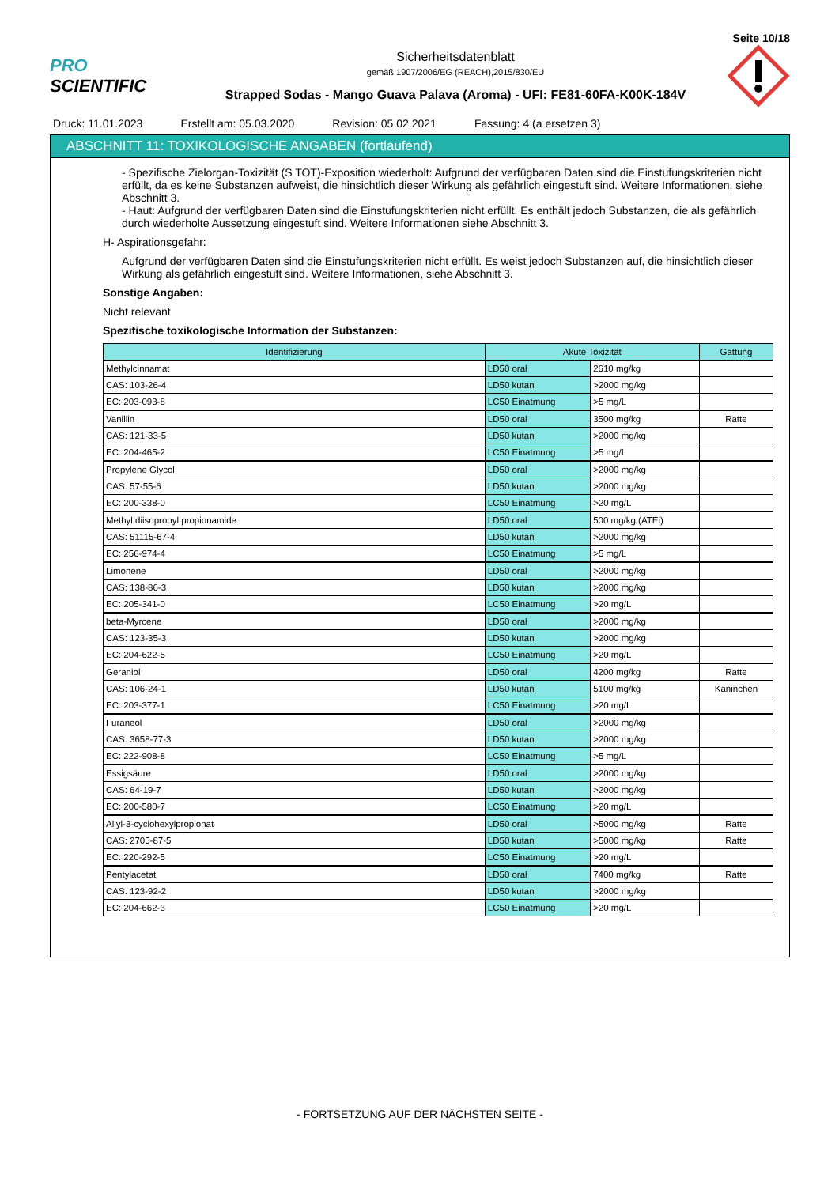Seite 10/18
PRO SCIENTIFIC
Sicherheitsdatenblatt
gemäß 1907/2006/EG (REACH),2015/830/EU
Strapped Sodas - Mango Guava Palava (Aroma) - UFI: FE81-60FA-K00K-184V
Druck: 11.01.2023 Erstellt am: 05.03.2020 Revision: 05.02.2021 Fassung: 4 (a ersetzen 3)
ABSCHNITT 11: TOXIKOLOGISCHE ANGABEN (fortlaufend)
- Spezifische Zielorgan-Toxizität (S TOT)-Exposition wiederholt: Aufgrund der verfügbaren Daten sind die Einstufungskriterien nicht erfüllt, da es keine Substanzen aufweist, die hinsichtlich dieser Wirkung als gefährlich eingestuft sind. Weitere Informationen, siehe Abschnitt 3.
- Haut: Aufgrund der verfügbaren Daten sind die Einstufungskriterien nicht erfüllt. Es enthält jedoch Substanzen, die als gefährlich durch wiederholte Aussetzung eingestuft sind. Weitere Informationen siehe Abschnitt 3.
H- Aspirationsgefahr:
Aufgrund der verfügbaren Daten sind die Einstufungskriterien nicht erfüllt. Es weist jedoch Substanzen auf, die hinsichtlich dieser Wirkung als gefährlich eingestuft sind. Weitere Informationen, siehe Abschnitt 3.
Sonstige Angaben:
Nicht relevant
Spezifische toxikologische Information der Substanzen:
| Identifizierung | Akute Toxizität | | Gattung |
| --- | --- | --- | --- |
| Methylcinnamat | LD50 oral | 2610 mg/kg | |
| CAS: 103-26-4 | LD50 kutan | >2000 mg/kg | |
| EC: 203-093-8 | LC50 Einatmung | >5 mg/L | |
| Vanillin | LD50 oral | 3500 mg/kg | Ratte |
| CAS: 121-33-5 | LD50 kutan | >2000 mg/kg | |
| EC: 204-465-2 | LC50 Einatmung | >5 mg/L | |
| Propylene Glycol | LD50 oral | >2000 mg/kg | |
| CAS: 57-55-6 | LD50 kutan | >2000 mg/kg | |
| EC: 200-338-0 | LC50 Einatmung | >20 mg/L | |
| Methyl diisopropyl propionamide | LD50 oral | 500 mg/kg (ATEi) | |
| CAS: 51115-67-4 | LD50 kutan | >2000 mg/kg | |
| EC: 256-974-4 | LC50 Einatmung | >5 mg/L | |
| Limonene | LD50 oral | >2000 mg/kg | |
| CAS: 138-86-3 | LD50 kutan | >2000 mg/kg | |
| EC: 205-341-0 | LC50 Einatmung | >20 mg/L | |
| beta-Myrcene | LD50 oral | >2000 mg/kg | |
| CAS: 123-35-3 | LD50 kutan | >2000 mg/kg | |
| EC: 204-622-5 | LC50 Einatmung | >20 mg/L | |
| Geraniol | LD50 oral | 4200 mg/kg | Ratte |
| CAS: 106-24-1 | LD50 kutan | 5100 mg/kg | Kaninchen |
| EC: 203-377-1 | LC50 Einatmung | >20 mg/L | |
| Furaneol | LD50 oral | >2000 mg/kg | |
| CAS: 3658-77-3 | LD50 kutan | >2000 mg/kg | |
| EC: 222-908-8 | LC50 Einatmung | >5 mg/L | |
| Essigsäure | LD50 oral | >2000 mg/kg | |
| CAS: 64-19-7 | LD50 kutan | >2000 mg/kg | |
| EC: 200-580-7 | LC50 Einatmung | >20 mg/L | |
| Allyl-3-cyclohexylpropionat | LD50 oral | >5000 mg/kg | Ratte |
| CAS: 2705-87-5 | LD50 kutan | >5000 mg/kg | Ratte |
| EC: 220-292-5 | LC50 Einatmung | >20 mg/L | |
| Pentylacetat | LD50 oral | 7400 mg/kg | Ratte |
| CAS: 123-92-2 | LD50 kutan | >2000 mg/kg | |
| EC: 204-662-3 | LC50 Einatmung | >20 mg/L | |
- FORTSETZUNG AUF DER NÄCHSTEN SEITE -